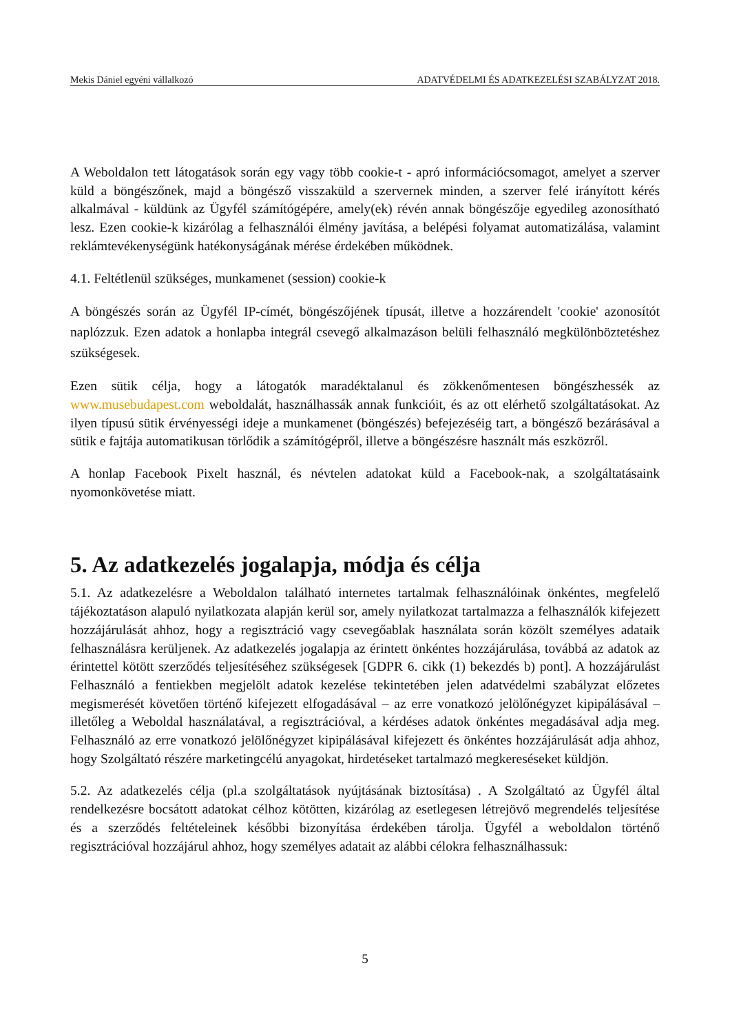Mekis Dániel egyéni vállalkozó ADATVÉDELMI ÉS ADATKEZELÉSI SZABÁLYZAT 2018.
A Weboldalon tett látogatások során egy vagy több cookie-t - apró információcsomagot, amelyet a szerver küld a böngészőnek, majd a böngésző visszaküld a szervernek minden, a szerver felé irányított kérés alkalmával - küldünk az Ügyfél számítógépére, amely(ek) révén annak böngészője egyedileg azonosítható lesz. Ezen cookie-k kizárólag a felhasználói élmény javítása, a belépési folyamat automatizálása, valamint reklámtevékenységünk hatékonyságának mérése érdekében működnek.
4.1. Feltétlenül szükséges, munkamenet (session) cookie-k
A böngészés során az Ügyfél IP-címét, böngészőjének típusát, illetve a hozzárendelt 'cookie' azonosítót naplózzuk. Ezen adatok a honlapba integrál csevegő alkalmazáson belüli felhasználó megkülönböztetéshez szükségesek.
Ezen sütik célja, hogy a látogatók maradéktalanul és zökkenőmentesen böngészhessék az www.musebudapest.com weboldalát, használhassák annak funkcióit, és az ott elérhető szolgáltatásokat. Az ilyen típusú sütik érvényességi ideje a munkamenet (böngészés) befejezéséig tart, a böngésző bezárásával a sütik e fajtája automatikusan törlődik a számítógépről, illetve a böngészésre használt más eszközről.
A honlap Facebook Pixelt használ, és névtelen adatokat küld a Facebook-nak, a szolgáltatásaink nyomonkövetése miatt.
5. Az adatkezelés jogalapja, módja és célja
5.1. Az adatkezelésre a Weboldalon található internetes tartalmak felhasználóinak önkéntes, megfelelő tájékoztatáson alapuló nyilatkozata alapján kerül sor, amely nyilatkozat tartalmazza a felhasználók kifejezett hozzájárulását ahhoz, hogy a regisztráció vagy csevegőablak használata során közölt személyes adataik felhasználásra kerüljenek. Az adatkezelés jogalapja az érintett önkéntes hozzájárulása, továbbá az adatok az érintettel kötött szerződés teljesítéséhez szükségesek [GDPR 6. cikk (1) bekezdés b) pont]. A hozzájárulást Felhasználó a fentiekben megjelölt adatok kezelése tekintetében jelen adatvédelmi szabályzat előzetes megismerését követően történő kifejezett elfogadásával – az erre vonatkozó jelölőnégyzet kipipálásával – illetőleg a Weboldal használatával, a regisztrációval, a kérdéses adatok önkéntes megadásával adja meg. Felhasználó az erre vonatkozó jelölőnégyzet kipipálásával kifejezett és önkéntes hozzájárulását adja ahhoz, hogy Szolgáltató részére marketingcélú anyagokat, hirdetéseket tartalmazó megkereséseket küldjön.
5.2. Az adatkezelés célja (pl.a szolgáltatások nyújtásának biztosítása) . A Szolgáltató az Ügyfél által rendelkezésre bocsátott adatokat célhoz kötötten, kizárólag az esetlegesen létrejövő megrendelés teljesítése és a szerződés feltételeinek későbbi bizonyítása érdekében tárolja. Ügyfél a weboldalon történő regisztrációval hozzájárul ahhoz, hogy személyes adatait az alábbi célokra felhasználhassuk:
5